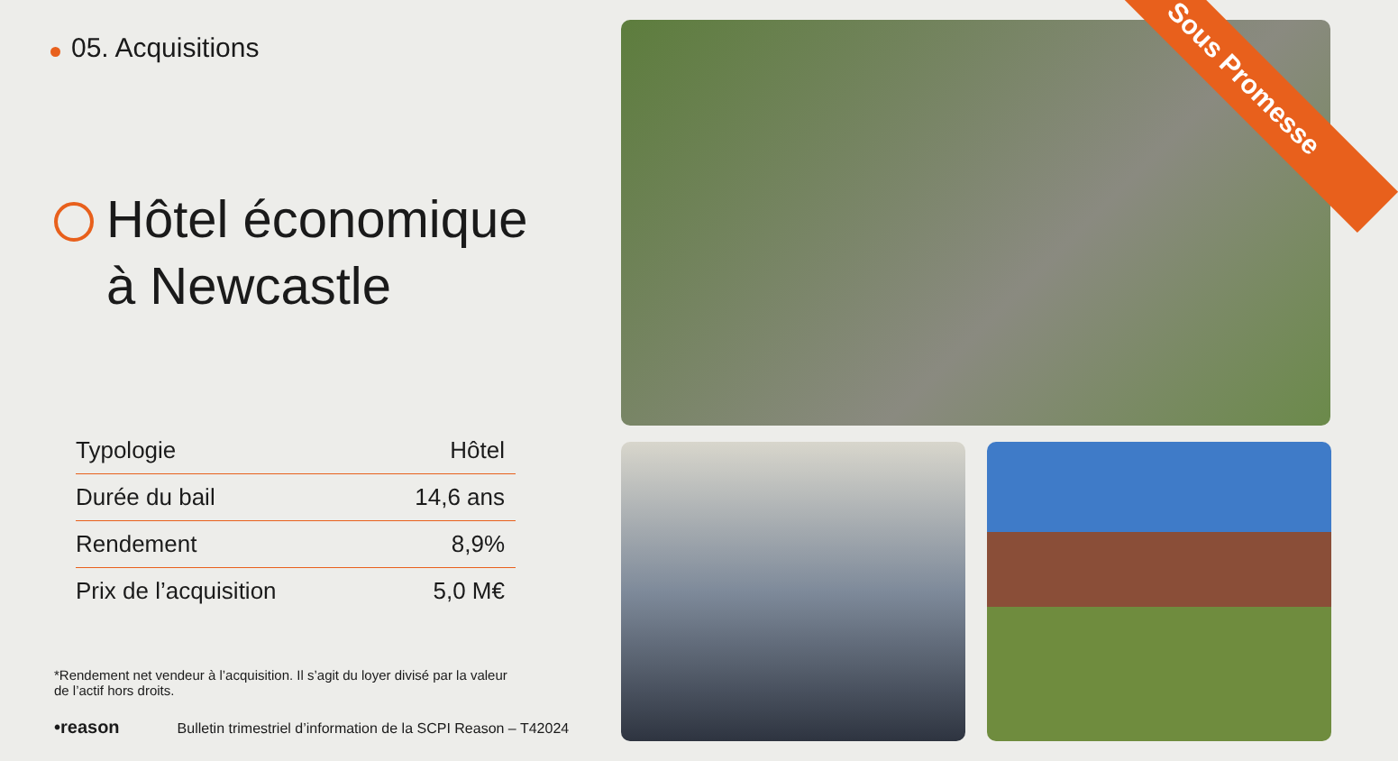05. Acquisitions
Hôtel économique
à Newcastle
| Typologie | Hôtel |
| Durée du bail | 14,6 ans |
| Rendement | 8,9% |
| Prix de l’acquisition | 5,0 M€ |
*Rendement net vendeur à l’acquisition. Il s’agit du loyer divisé par la valeur de l’actif hors droits.
•reason Bulletin trimestriel d’information de la SCPI Reason – T42024
Sous Promesse